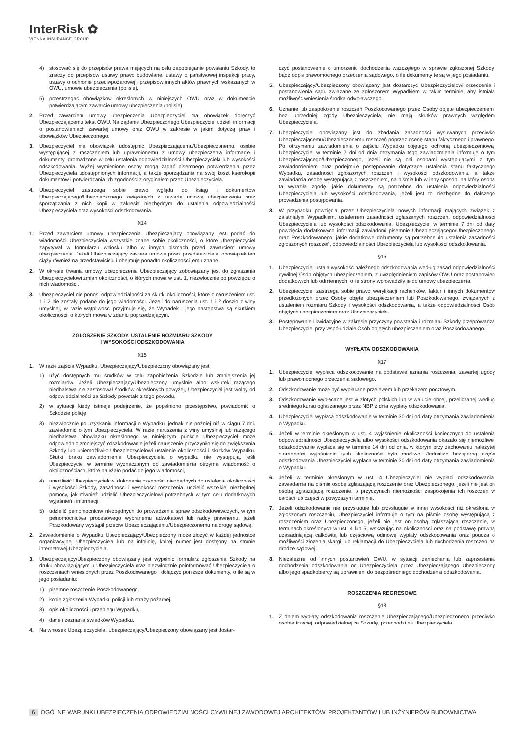InterRisk ✿
VIENNA INSURANCE GROUP
4) stosować się do przepisów prawa mających na celu zapobieganie powstaniu Szkody, to znaczy do przepisów ustawy prawo budowlane, ustawy o państwowej inspekcji pracy, ustawy o ochronie przeciwpożarowej i przepisów innych aktów prawnych wskazanych w OWU, umowie ubezpieczenia (polisie),
5) przestrzegać obowiązków określonych w niniejszych OWU oraz w dokumencie potwierdzającym zawarcie umowy ubezpieczenia (polisie).
2. Przed zawarciem umowy ubezpieczenia Ubezpieczyciel ma obowiązek doręczyć Ubezpieczającemu tekst OWU. Na żądanie Ubezpieczonego Ubezpieczyciel udzieli informacji o postanowieniach zawartej umowy oraz OWU w zakresie w jakim dotyczą praw i obowiązków Ubezpieczonego.
3. Ubezpieczyciel ma obowiązek udostępnić Ubezpieczającemu/Ubezpieczonemu, osobie występującej z roszczeniem lub uprawnionemu z umowy ubezpieczenia informacje i dokumenty, gromadzone w celu ustalenia odpowiedzialności Ubezpieczyciela lub wysokości odszkodowania. Wyżej wymienione osoby mogą żądać pisemnego potwierdzenia przez Ubezpieczyciela udostępnionych informacji, a także sporządzania na swój koszt kserokopii dokumentów i potwierdzania ich zgodności z oryginałem przez Ubezpieczyciela.
4. Ubezpieczyciel zastrzega sobie prawo wglądu do ksiąg i dokumentów Ubezpieczającego/Ubezpieczonego związanych z zawartą umową ubezpieczenia oraz sporządzania z nich kopii w zakresie niezbędnym do ustalenia odpowiedzialności Ubezpieczyciela oraz wysokości odszkodowania.
§14
1. Przed zawarciem umowy ubezpieczenia Ubezpieczający obowiązany jest podać do wiadomości Ubezpieczyciela wszystkie znane sobie okoliczności, o które Ubezpieczyciel zapytywał w formularzu wniosku albo w innych pismach przed zawarciem umowy ubezpieczenia. Jeżeli Ubezpieczający zawiera umowę przez przedstawiciela, obowiązek ten ciąży również na przedstawicielu i obejmuje ponadto okoliczności jemu znane.
2. W okresie trwania umowy ubezpieczenia Ubezpieczający zobowiązany jest do zgłaszania Ubezpieczycielowi zmian okoliczności, o których mowa w ust. 1, niezwłocznie po powzięciu o nich wiadomości.
3. Ubezpieczyciel nie ponosi odpowiedzialności za skutki okoliczności, które z naruszeniem ust. 1 i 2 nie zostały podane do jego wiadomości. Jeżeli do naruszenia ust. 1 i 2 doszło z winy umyślnej, w razie wątpliwości przyjmuje się, że Wypadek i jego następstwa są skutkiem okoliczności, o których mowa w zdaniu poprzedzającym.
ZGŁOSZENIE SZKODY, USTALENIE ROZMIARU SZKODY
I WYSOKOŚCI ODSZKODOWANIA
§15
1. W razie zajścia Wypadku, Ubezpieczający/Ubezpieczony obowiązany jest:
1) użyć dostępnych mu środków w celu zapobieżenia Szkodzie lub zmniejszenia jej rozmiarów. Jeżeli Ubezpieczający/Ubezpieczony umyślnie albo wskutek rażącego niedbalstwa nie zastosował środków określonych powyżej, Ubezpieczyciel jest wolny od odpowiedzialności za Szkody powstałe z tego powodu,
2) w sytuacji kiedy istnieje podejrzenie, że popełniono przestępstwo, powiadomić o Szkodzie policję,
3) niezwłocznie po uzyskaniu informacji o Wypadku, jednak nie później niż w ciągu 7 dni, zawiadomić o tym Ubezpieczyciela. W razie naruszenia z winy umyślnej lub rażącego niedbalstwa obowiązku określonego w niniejszym punkcie Ubezpieczyciel może odpowiednio zmniejszyć odszkodowanie jeżeli naruszenie przyczyniło się do zwiększenia Szkody lub uniemożliwiło Ubezpieczycielowi ustalenie okoliczności i skutków Wypadku. Skutki braku zawiadomienia Ubezpieczyciela o wypadku nie występują, jeśli Ubezpieczyciel w terminie wyznaczonym do zawiadomienia otrzymał wiadomość o okolicznościach, które należało podać do jego wiadomości,
4) umożliwić Ubezpieczycielowi dokonanie czynności niezbędnych do ustalenia okoliczności i wysokości Szkody, zasadności i wysokości roszczenia, udzielić wszelkiej niezbędnej pomocy, jak również udzielić Ubezpieczycielowi potrzebnych w tym celu dodatkowych wyjaśnień i informacji,
5) udzielić pełnomocnictw niezbędnych do prowadzenia spraw odszkodowawczych, w tym pełnomocnictwa procesowego wybranemu adwokatowi lub radcy prawnemu, jeżeli Poszkodowany wystąpił przeciw Ubezpieczającemu/Ubezpieczonemu na drogę sądową.
2. Zawiadomienie o Wypadku Ubezpieczający/Ubezpieczony może złożyć w każdej jednostce organizacyjnej Ubezpieczyciela lub na infolinię, której numer jest dostępny na stronie internetowej Ubezpieczyciela.
3. Ubezpieczający/Ubezpieczony obowiązany jest wypełnić formularz zgłoszenia Szkody na druku obowiązującym u Ubezpieczyciela oraz niezwłocznie poinformować Ubezpieczyciela o roszczeniach wniesionych przez Poszkodowanego i dołączyć poniższe dokumenty, o ile są w jego posiadaniu:
1) pisemne roszczenie Poszkodowanego,
2) kopię zgłoszenia Wypadku policji lub straży pożarnej,
3) opis okoliczności i przebiegu Wypadku,
4) dane i zeznania świadków Wypadku.
4. Na wniosek Ubezpieczyciela, Ubezpieczający/Ubezpieczony obowiązany jest dostar-
czyć postanowienie o umorzeniu dochodzenia wszczętego w sprawie zgłoszonej Szkody, bądź odpis prawomocnego orzeczenia sądowego, o ile dokumenty te są w jego posiadaniu.
5. Ubezpieczający/Ubezpieczony obowiązany jest dostarczyć Ubezpieczycielowi orzeczenia i postanowienia sądu związane ze zgłoszonym Wypadkiem w takim terminie, aby istniała możliwość wniesienia środka odwoławczego.
6. Uznanie lub zaspokojenie roszczeń Poszkodowanego przez Osoby objęte ubezpieczeniem, bez uprzedniej zgody Ubezpieczyciela, nie mają skutków prawnych względem Ubezpieczyciela.
7. Ubezpieczyciel obowiązany jest do zbadania zasadności wysuwanych przeciwko Ubezpieczającemu/Ubezpieczonemu roszczeń poprzez ocenę stanu faktycznego i prawnego. Po otrzymaniu zawiadomienia o zajściu Wypadku objętego ochroną ubezpieczeniową, Ubezpieczyciel w terminie 7 dni od dnia otrzymania tego zawiadomienia informuje o tym Ubezpieczającego/Ubezpieczonego, jeżeli nie są oni osobami występującymi z tym zawiadomieniem oraz podejmuje postępowanie dotyczące ustalenia stanu faktycznego Wypadku, zasadności zgłoszonych roszczeń i wysokości odszkodowania, a także zawiadamia osobę występującą z roszczeniem, na piśmie lub w inny sposób, na który osoba ta wyraziła zgodę, jakie dokumenty są potrzebne do ustalenia odpowiedzialności Ubezpieczyciela lub wysokości odszkodowania, jeżeli jest to niezbędne do dalszego prowadzenia postępowania.
8. W przypadku powzięcia przez Ubezpieczyciela nowych informacji mających związek z zaistniałym Wypadkiem, ustaleniem zasadności zgłaszanych roszczeń, odpowiedzialności Ubezpieczyciela lub wysokości odszkodowania, Ubezpieczyciel w terminie 7 dni od daty powzięcia dodatkowych informacji zawiadomi pisemnie Ubezpieczającego/Ubezpieczonego oraz Poszkodowanego, jakie dodatkowe dokumenty są potrzebne do ustalenia zasadności zgłoszonych roszczeń, odpowiedzialności Ubezpieczyciela lub wysokości odszkodowania.
§16
1. Ubezpieczyciel ustala wysokość należnego odszkodowania według zasad odpowiedzialności cywilnej Osób objętych ubezpieczeniem, z uwzględnieniem zapisów OWU oraz postanowień dodatkowych lub odmiennych, o ile strony wprowadziły je do umowy ubezpieczenia.
2. Ubezpieczyciel zastrzega sobie prawo weryfikacji rachunków, faktur i innych dokumentów przedłożonych przez Osoby objęte ubezpieczeniem lub Poszkodowanego, związanych z ustaleniem rozmiaru Szkody i wysokości odszkodowania, a także odpowiedzialności Osób objętych ubezpieczeniem oraz Ubezpieczyciela.
3. Postępowanie likwidacyjne w zakresie przyczyny powstania i rozmiaru Szkody przeprowadza Ubezpieczyciel przy współudziale Osób objętych ubezpieczeniem oraz Poszkodowanego.
WYPŁATA ODSZKODOWANIA
§17
1. Ubezpieczyciel wypłaca odszkodowanie na podstawie uznania roszczenia, zawartej ugody lub prawomocnego orzeczenia sądowego.
2. Odszkodowanie może być wypłacane przelewem lub przekazem pocztowym.
3. Odszkodowanie wypłacane jest w złotych polskich lub w walucie obcej, przeliczanej według średniego kursu ogłaszanego przez NBP z dnia wypłaty odszkodowania.
4. Ubezpieczyciel wypłaca odszkodowanie w terminie 30 dni od daty otrzymania zawiadomienia o Wypadku.
5. Jeżeli w terminie określonym w ust. 4 wyjaśnienie okoliczności koniecznych do ustalenia odpowiedzialności Ubezpieczyciela albo wysokości odszkodowania okazało się niemożliwe, odszkodowanie wypłaca się w terminie 14 dni od dnia, w którym przy zachowaniu należytej staranności wyjaśnienie tych okoliczności było możliwe. Jednakże bezsporną część odszkodowania Ubezpieczyciel wypłaca w terminie 30 dni od daty otrzymania zawiadomienia o Wypadku.
6. Jeżeli w terminie określonym w ust. 4 Ubezpieczyciel nie wypłaci odszkodowania, zawiadamia na piśmie osobę zgłaszającą roszczenie oraz Ubezpieczonego, jeżeli nie jest on osobą zgłaszającą roszczenie, o przyczynach niemożności zaspokojenia ich roszczeń w całości lub części w powyższym terminie.
7. Jeżeli odszkodowanie nie przysługuje lub przysługuje w innej wysokości niż określona w zgłoszonym roszczeniu, Ubezpieczyciel informuje o tym na piśmie osobę występującą z roszczeniem oraz Ubezpieczonego, jeżeli nie jest on osobą zgłaszającą roszczenie, w terminach określonych w ust. 4 lub 5, wskazując na okoliczności oraz na podstawę prawną uzasadniającą całkowitą lub częściową odmowę wypłaty odszkodowania oraz poucza o możliwości złożenia skargi lub reklamacji do Ubezpieczyciela lub dochodzenia roszczeń na drodze sądowej.
8. Niezależnie od innych postanowień OWU, w sytuacji zaniechania lub zaprzestania dochodzenia odszkodowania od Ubezpieczyciela przez Ubezpieczającego Ubezpieczony albo jego spadkobiercy są uprawnieni do bezpośredniego dochodzenia odszkodowania.
ROSZCZENIA REGRESOWE
§18
1. Z dniem wypłaty odszkodowania roszczenie Ubezpieczającego/Ubezpieczonego przeciwko osobie trzeciej, odpowiedzialnej za Szkodę, przechodzi na Ubezpieczyciela
6 OGÓLNE WARUNKI UBEZPIECZENIA ODPOWIEDZIALNOŚCI CYWILNEJ ZAWODOWEJ ARCHITEKTÓW, PROJEKTANTÓW LUB INŻYNIERÓW BUDOWNICTWA